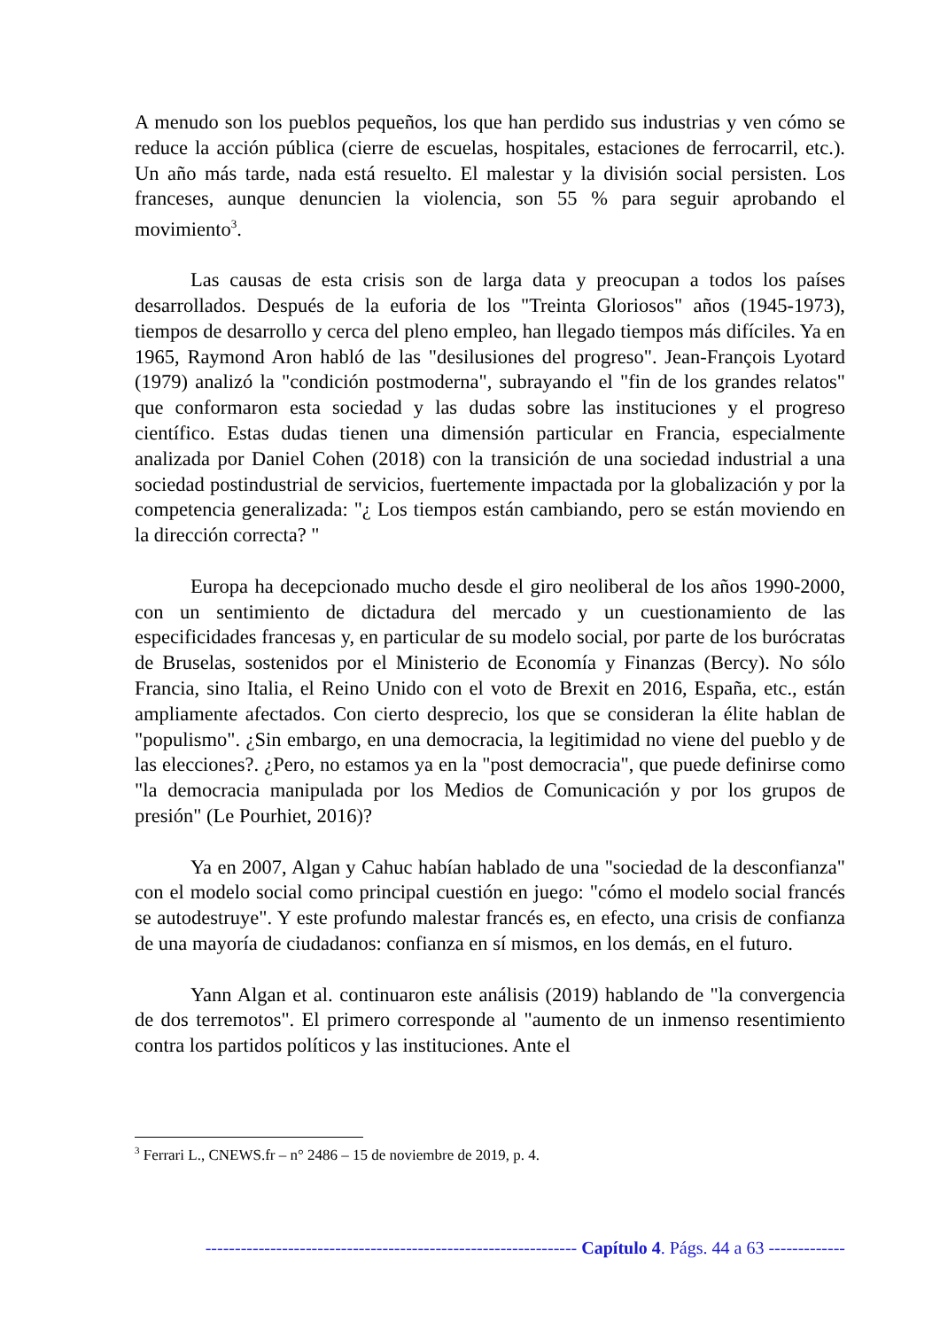A menudo son los pueblos pequeños, los que han perdido sus industrias y ven cómo se reduce la acción pública (cierre de escuelas, hospitales, estaciones de ferrocarril, etc.). Un año más tarde, nada está resuelto. El malestar y la división social persisten. Los franceses, aunque denuncien la violencia, son 55 % para seguir aprobando el movimiento<sup>3</sup>.
Las causas de esta crisis son de larga data y preocupan a todos los países desarrollados. Después de la euforia de los "Treinta Gloriosos" años (1945-1973), tiempos de desarrollo y cerca del pleno empleo, han llegado tiempos más difíciles. Ya en 1965, Raymond Aron habló de las "desilusiones del progreso". Jean-François Lyotard (1979) analizó la "condición postmoderna", subrayando el "fin de los grandes relatos" que conformaron esta sociedad y las dudas sobre las instituciones y el progreso científico. Estas dudas tienen una dimensión particular en Francia, especialmente analizada por Daniel Cohen (2018) con la transición de una sociedad industrial a una sociedad postindustrial de servicios, fuertemente impactada por la globalización y por la competencia generalizada: "¿ Los tiempos están cambiando, pero se están moviendo en la dirección correcta? "
Europa ha decepcionado mucho desde el giro neoliberal de los años 1990-2000, con un sentimiento de dictadura del mercado y un cuestionamiento de las especificidades francesas y, en particular de su modelo social, por parte de los burócratas de Bruselas, sostenidos por el Ministerio de Economía y Finanzas (Bercy). No sólo Francia, sino Italia, el Reino Unido con el voto de Brexit en 2016, España, etc., están ampliamente afectados. Con cierto desprecio, los que se consideran la élite hablan de "populismo". ¿Sin embargo, en una democracia, la legitimidad no viene del pueblo y de las elecciones?. ¿Pero, no estamos ya en la "post democracia", que puede definirse como "la democracia manipulada por los Medios de Comunicación y por los grupos de presión" (Le Pourhiet, 2016)?
Ya en 2007, Algan y Cahuc habían hablado de una "sociedad de la desconfianza" con el modelo social como principal cuestión en juego: "cómo el modelo social francés se autodestruye". Y este profundo malestar francés es, en efecto, una crisis de confianza de una mayoría de ciudadanos: confianza en sí mismos, en los demás, en el futuro.
Yann Algan et al. continuaron este análisis (2019) hablando de "la convergencia de dos terremotos". El primero corresponde al "aumento de un inmenso resentimiento contra los partidos políticos y las instituciones. Ante el
<sup>3</sup> Ferrari L., CNEWS.fr – n° 2486 – 15 de noviembre de 2019, p. 4.
--------------------------------------------------------------- Capítulo 4. Págs. 44 a 63 -------------